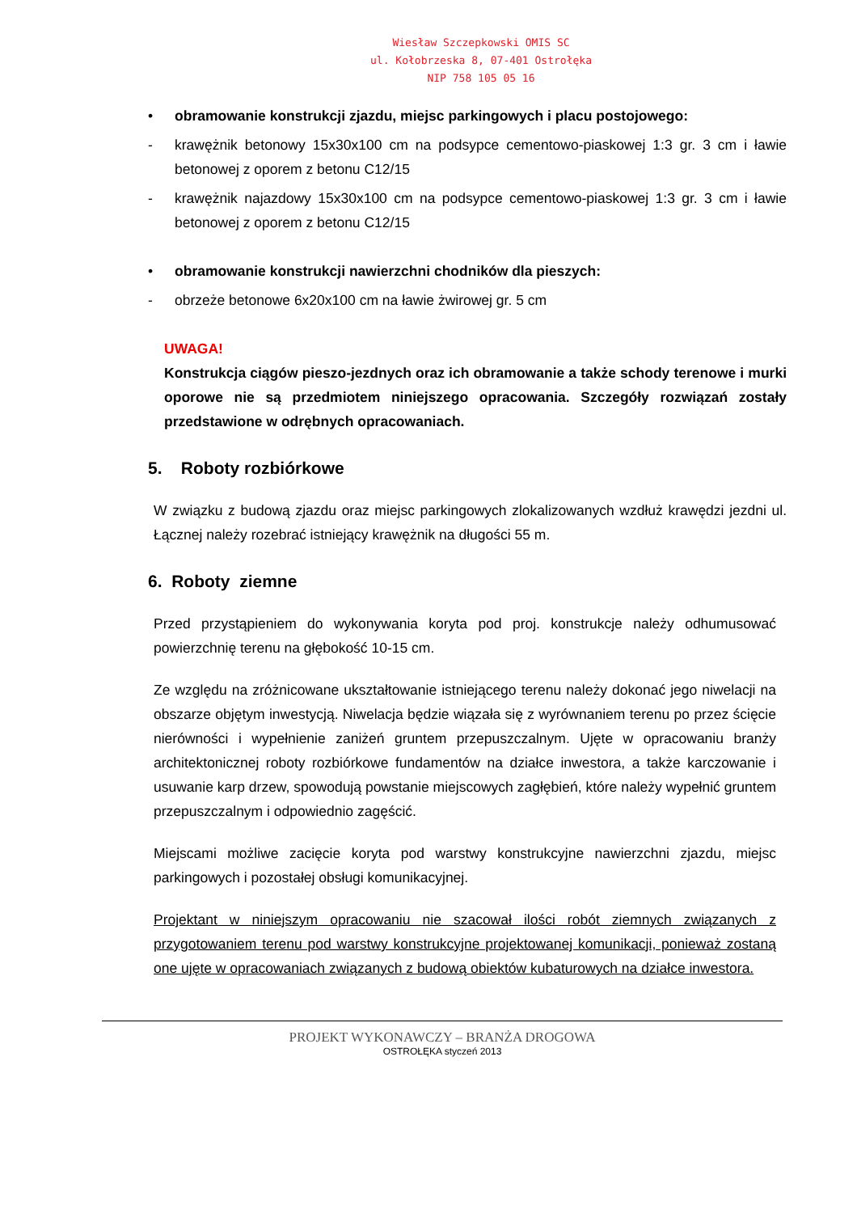Wiesław Szczepkowski OMIS SC
ul. Kołobrzeska 8, 07-401 Ostrołęka
NIP 758 105 05 16
• obramowanie konstrukcji zjazdu, miejsc parkingowych i placu postojowego:
- krawężnik betonowy 15x30x100 cm na podsypce cementowo-piaskowej 1:3 gr. 3 cm i ławie betonowej z oporem z betonu C12/15
- krawężnik najazdowy 15x30x100 cm na podsypce cementowo-piaskowej 1:3 gr. 3 cm i ławie betonowej z oporem z betonu C12/15
• obramowanie konstrukcji nawierzchni chodników dla pieszych:
- obrzeże betonowe 6x20x100 cm na ławie żwirowej gr. 5 cm
UWAGA!
Konstrukcja ciągów pieszo-jezdnych oraz ich obramowanie a także schody terenowe i murki oporowe nie są przedmiotem niniejszego opracowania. Szczegóły rozwiązań zostały przedstawione w odrębnych opracowaniach.
5. Roboty rozbiórkowe
W związku z budową zjazdu oraz miejsc parkingowych zlokalizowanych wzdłuż krawędzi jezdni ul. Łącznej należy rozebrać istniejący krawężnik na długości 55 m.
6. Roboty ziemne
Przed przystąpieniem do wykonywania koryta pod proj. konstrukcje należy odhumusować powierzchnię terenu na głębokość 10-15 cm.
Ze względu na zróżnicowane ukształtowanie istniejącego terenu należy dokonać jego niwelacji na obszarze objętym inwestycją. Niwelacja będzie wiązała się z wyrównaniem terenu po przez ścięcie nierówności i wypełnienie zaniżeń gruntem przepuszczalnym. Ujęte w opracowaniu branży architektonicznej roboty rozbiórkowe fundamentów na działce inwestora, a także karczowanie i usuwanie karp drzew, spowodują powstanie miejscowych zagłębień, które należy wypełnić gruntem przepuszczalnym i odpowiednio zagęścić.
Miejscami możliwe zacięcie koryta pod warstwy konstrukcyjne nawierzchni zjazdu, miejsc parkingowych i pozostałej obsługi komunikacyjnej.
Projektant w niniejszym opracowaniu nie szacował ilości robót ziemnych związanych z przygotowaniem terenu pod warstwy konstrukcyjne projektowanej komunikacji, ponieważ zostaną one ujęte w opracowaniach związanych z budową obiektów kubaturowych na działce inwestora.
PROJEKT WYKONAWCZY – BRANŻA DROGOWA
OSTROŁĘKA styczeń 2013